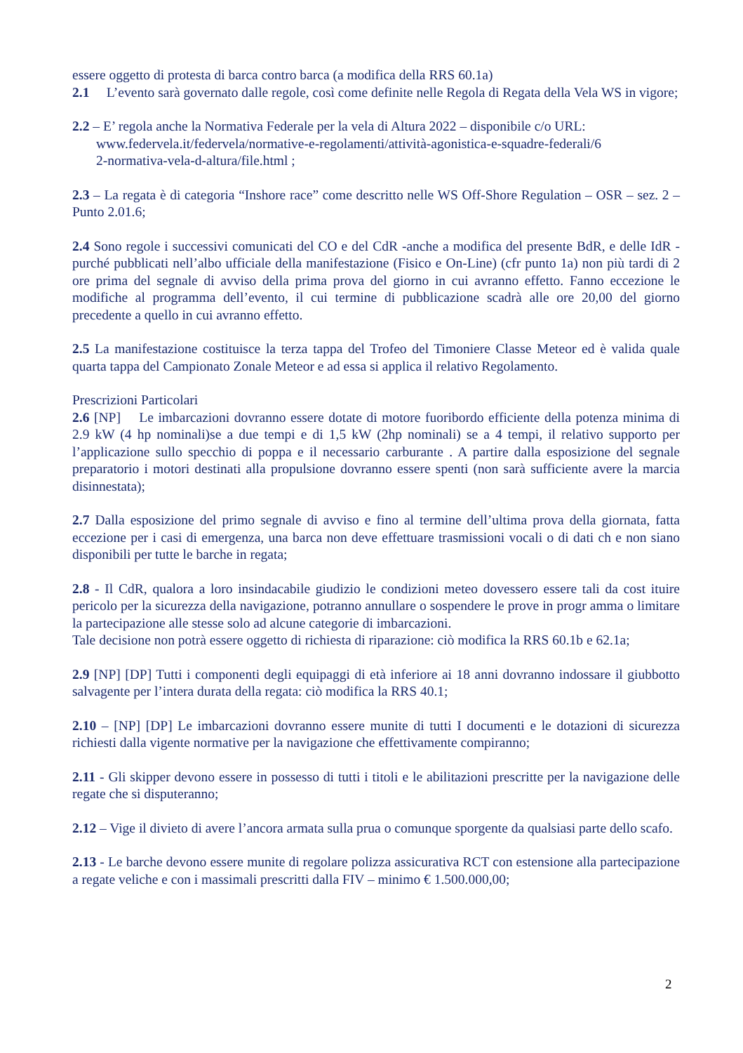essere oggetto di protesta di barca contro barca (a modifica della RRS 60.1a)
2.1 L’evento sarà governato dalle regole, così come definite nelle Regola di Regata della Vela WS in vigore;
2.2 – E’ regola anche la Normativa Federale per la vela di Altura 2022 – disponibile c/o URL:
www.federvela.it/federvela/normative-e-regolamenti/attività-agonistica-e-squadre-federali/6
2-normativa-vela-d-altura/file.html ;
2.3 – La regata è di categoria “Inshore race” come descritto nelle WS Off-Shore Regulation – OSR – sez. 2 –Punto 2.01.6;
2.4 Sono regole i successivi comunicati del CO e del CdR -anche a modifica del presente BdR, e delle IdR - purché pubblicati nell’albo ufficiale della manifestazione (Fisico e On-Line) (cfr punto 1a) non più tardi di 2 ore prima del segnale di avviso della prima prova del giorno in cui avranno effetto. Fanno eccezione le modifiche al programma dell’evento, il cui termine di pubblicazione scadrà alle ore 20,00 del giorno precedente a quello in cui avranno effetto.
2.5 La manifestazione costituisce la terza tappa del Trofeo del Timoniere Classe Meteor ed è valida quale quarta tappa del Campionato Zonale Meteor e ad essa si applica il relativo Regolamento.
Prescrizioni Particolari
2.6 [NP] Le imbarcazioni dovranno essere dotate di motore fuoribordo efficiente della potenza minima di 2.9 kW (4 hp nominali)se a due tempi e di 1,5 kW (2hp nominali) se a 4 tempi, il relativo supporto per l’applicazione sullo specchio di poppa e il necessario carburante . A partire dalla esposizione del segnale preparatorio i motori destinati alla propulsione dovranno essere spenti (non sarà sufficiente avere la marcia disinnestata);
2.7 Dalla esposizione del primo segnale di avviso e fino al termine dell’ultima prova della giornata, fatta eccezione per i casi di emergenza, una barca non deve effettuare trasmissioni vocali o di dati ch e non siano disponibili per tutte le barche in regata;
2.8 - Il CdR, qualora a loro insindacabile giudizio le condizioni meteo dovessero essere tali da cost ituire pericolo per la sicurezza della navigazione, potranno annullare o sospendere le prove in progr amma o limitare la partecipazione alle stesse solo ad alcune categorie di imbarcazioni.
Tale decisione non potrà essere oggetto di richiesta di riparazione: ciò modifica la RRS 60.1b e 62.1a;
2.9 [NP] [DP] Tutti i componenti degli equipaggi di età inferiore ai 18 anni dovranno indossare il giubbotto salvagente per l’intera durata della regata: ciò modifica la RRS 40.1;
2.10 – [NP] [DP] Le imbarcazioni dovranno essere munite di tutti I documenti e le dotazioni di sicurezza richiesti dalla vigente normative per la navigazione che effettivamente compiranno;
2.11 - Gli skipper devono essere in possesso di tutti i titoli e le abilitazioni prescritte per la navigazione delle regate che si disputeranno;
2.12 – Vige il divieto di avere l’ancora armata sulla prua o comunque sporgente da qualsiasi parte dello scafo.
2.13 - Le barche devono essere munite di regolare polizza assicurativa RCT con estensione alla partecipazione a regate veliche e con i massimali prescritti dalla FIV – minimo € 1.500.000,00;
2